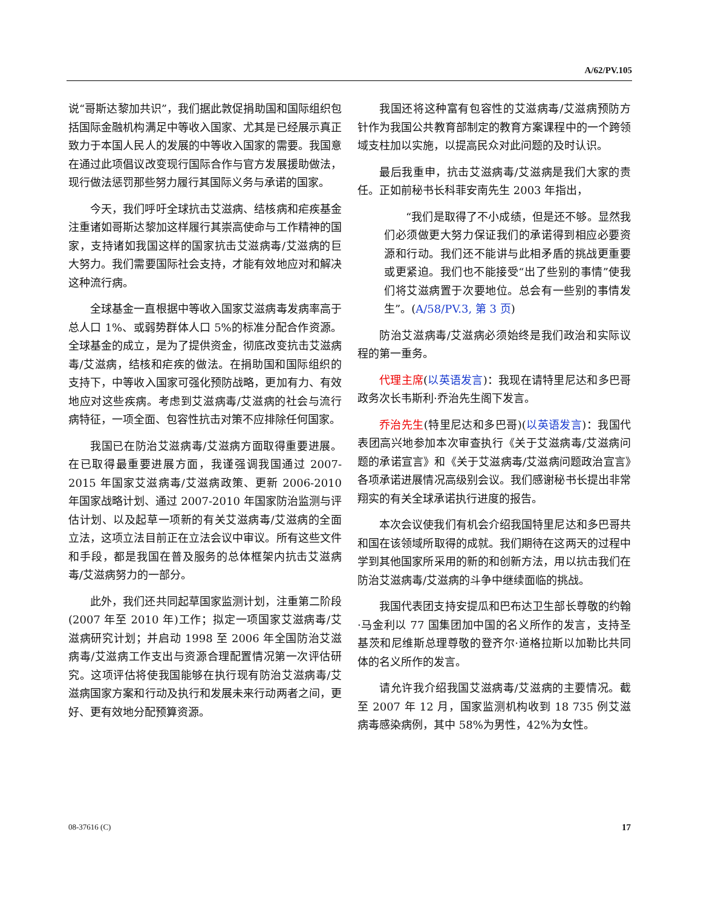A/62/PV.105
说“哥斯达黎加共识”，我们据此敦促捐助国和国际组织包括国际金融机构满足中等收入国家、尤其是已经展示真正致力于本国人民人的发展的中等收入国家的需要。我国意在通过此项倡议改变现行国际合作与官方发展援助做法，现行做法惩罚那些努力履行其国际义务与承诺的国家。
今天，我们呼吁全球抗击艾滋病、结核病和疟疾基金注重诸如哥斯达黎加这样履行其崇高使命与工作精神的国家，支持诸如我国这样的国家抗击艾滋病毒/艾滋病的巨大努力。我们需要国际社会支持，才能有效地应对和解决这种流行病。
全球基金一直根据中等收入国家艾滋病毒发病率高于总人口 1%、或弱势群体人口 5%的标准分配合作资源。全球基金的成立，是为了提供资金，彻底改变抗击艾滋病毒/艾滋病，结核和疟疾的做法。在捐助国和国际组织的支持下，中等收入国家可强化预防战略，更加有力、有效地应对这些疾病。考虑到艾滋病毒/艾滋病的社会与流行病特征，一项全面、包容性抗击对策不应排除任何国家。
我国已在防治艾滋病毒/艾滋病方面取得重要进展。在已取得最重要进展方面，我谨强调我国通过 2007-2015 年国家艾滋病毒/艾滋病政策、更新 2006-2010 年国家战略计划、通过 2007-2010 年国家防治监测与评估计划、以及起草一项新的有关艾滋病毒/艾滋病的全面立法，这项立法目前正在立法会议中审议。所有这些文件和手段，都是我国在普及服务的总体框架内抗击艾滋病毒/艾滋病努力的一部分。
此外，我们还共同起草国家监测计划，注重第二阶段(2007 年至 2010 年)工作；拟定一项国家艾滋病毒/艾滋病研究计划；并启动 1998 至 2006 年全国防治艾滋病毒/艾滋病工作支出与资源合理配置情况第一次评估研究。这项评估将使我国能够在执行现有防治艾滋病毒/艾滋病国家方案和行动及执行和发展未来行动两者之间，更好、更有效地分配预算资源。
我国还将这种富有包容性的艾滋病毒/艾滋病预防方针作为我国公共教育部制定的教育方案课程中的一个跨领域支柱加以实施，以提高民众对此问题的及时认识。
最后我重申，抗击艾滋病毒/艾滋病是我们大家的责任。正如前秘书长科菲安南先生 2003 年指出，
“我们是取得了不小成绩，但是还不够。显然我们必须做更大努力保证我们的承诺得到相应必要资源和行动。我们还不能讲与此相矛盾的挑战更重要或更紧迫。我们也不能接受“出了些别的事情”使我们将艾滋病置于次要地位。总会有一些别的事情发生”。(A/58/PV.3, 第 3 页)
防治艾滋病毒/艾滋病必须始终是我们政治和实际议程的第一重务。
代理主席(以英语发言)：我现在请特里尼达和多巴哥政务次长韦斯利·乔治先生阁下发言。
乔治先生(特里尼达和多巴哥)(以英语发言)：我国代表团高兴地参加本次审查执行《关于艾滋病毒/艾滋病问题的承诺宣言》和《关于艾滋病毒/艾滋病问题政治宣言》各项承诺进展情况高级别会议。我们感谢秘书长提出非常翔实的有关全球承诺执行进度的报告。
本次会议使我们有机会介绍我国特里尼达和多巴哥共和国在该领域所取得的成就。我们期待在这两天的过程中学到其他国家所采用的新的和创新方法，用以抗击我们在防治艾滋病毒/艾滋病的斗争中继续面临的挑战。
我国代表团支持安提瓜和巴布达卫生部长尊敬的约翰·马金利以 77 国集团加中国的名义所作的发言，支持圣基茨和尼维斯总理尊敬的登齐尔·道格拉斯以加勒比共同体的名义所作的发言。
请允许我介绍我国艾滋病毒/艾滋病的主要情况。截至 2007 年 12 月，国家监测机构收到 18 735 例艾滋病毒感染病例，其中 58%为男性，42%为女性。
08-37616 (C) 17